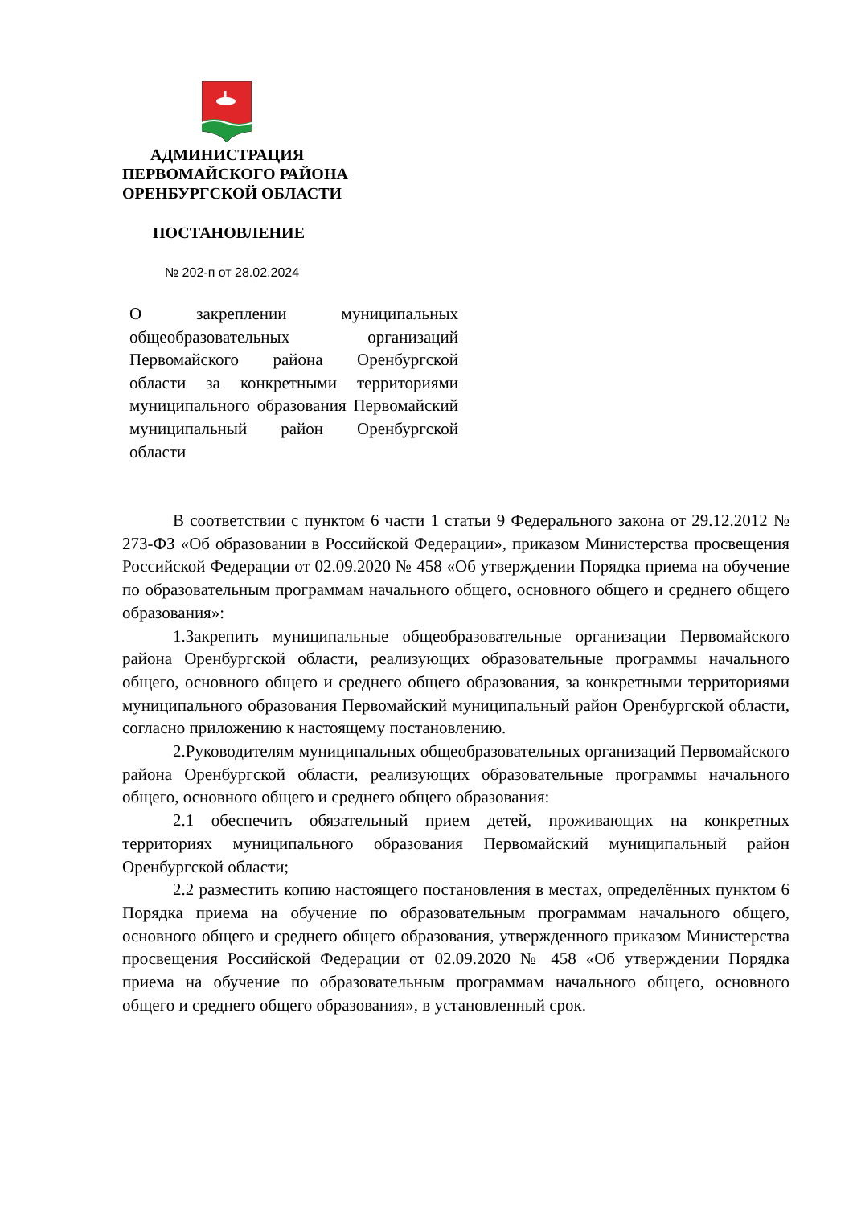АДМИНИСТРАЦИЯ
ПЕРВОМАЙСКОГО РАЙОНА
ОРЕНБУРГСКОЙ ОБЛАСТИ
ПОСТАНОВЛЕНИЕ
№ 202-п от 28.02.2024
О закреплении муниципальных общеобразовательных организаций Первомайского района Оренбургской области за конкретными территориями муниципального образования Первомайский муниципальный район Оренбургской области
В соответствии с пунктом 6 части 1 статьи 9 Федерального закона от 29.12.2012 № 273-ФЗ «Об образовании в Российской Федерации», приказом Министерства просвещения Российской Федерации от 02.09.2020 № 458 «Об утверждении Порядка приема на обучение по образовательным программам начального общего, основного общего и среднего общего образования»:
1.Закрепить муниципальные общеобразовательные организации Первомайского района Оренбургской области, реализующих образовательные программы начального общего, основного общего и среднего общего образования, за конкретными территориями муниципального образования Первомайский муниципальный район Оренбургской области, согласно приложению к настоящему постановлению.
2.Руководителям муниципальных общеобразовательных организаций Первомайского района Оренбургской области, реализующих образовательные программы начального общего, основного общего и среднего общего образования:
2.1 обеспечить обязательный прием детей, проживающих на конкретных территориях муниципального образования Первомайский муниципальный район Оренбургской области;
2.2 разместить копию настоящего постановления в местах, определённых пунктом 6 Порядка приема на обучение по образовательным программам начального общего, основного общего и среднего общего образования, утвержденного приказом Министерства просвещения Российской Федерации от 02.09.2020 № 458 «Об утверждении Порядка приема на обучение по образовательным программам начального общего, основного общего и среднего общего образования», в установленный срок.